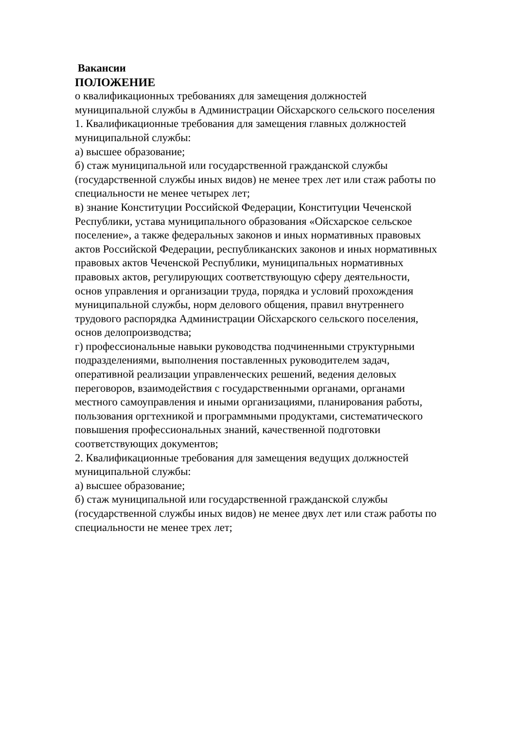Вакансии
ПОЛОЖЕНИЕ
о квалификационных требованиях для замещения должностей
муниципальной службы в Администрации Ойсхарского сельского поселения
1. Квалификационные требования для замещения главных должностей
муниципальной службы:
а) высшее образование;
б) стаж муниципальной или государственной гражданской службы
(государственной службы иных видов) не менее трех лет или стаж работы по
специальности не менее четырех лет;
в) знание Конституции Российской Федерации, Конституции Чеченской
Республики, устава муниципального образования «Ойсхарское сельское
поселение», а также федеральных законов и иных нормативных правовых
актов Российской Федерации, республиканских законов и иных нормативных
правовых актов Чеченской Республики, муниципальных нормативных
правовых актов, регулирующих соответствующую сферу деятельности,
основ управления и организации труда, порядка и условий прохождения
муниципальной службы, норм делового общения, правил внутреннего
трудового распорядка Администрации Ойсхарского сельского поселения,
основ делопроизводства;
г) профессиональные навыки руководства подчиненными структурными
подразделениями, выполнения поставленных руководителем задач,
оперативной реализации управленческих решений, ведения деловых
переговоров, взаимодействия с государственными органами, органами
местного самоуправления и иными организациями, планирования работы,
пользования оргтехникой и программными продуктами, систематического
повышения профессиональных знаний, качественной подготовки
соответствующих документов;
2. Квалификационные требования для замещения ведущих должностей
муниципальной службы:
а) высшее образование;
б) стаж муниципальной или государственной гражданской службы
(государственной службы иных видов) не менее двух лет или стаж работы по
специальности не менее трех лет;